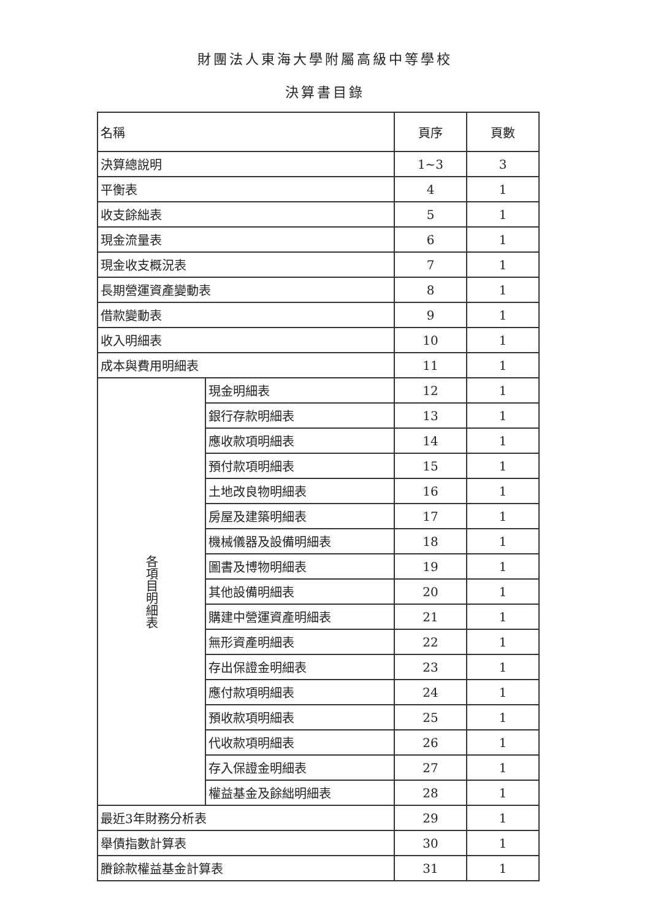財團法人東海大學附屬高級中等學校
決算書目錄
| 名稱 | | 頁序 | 頁數 |
| --- | --- | --- | --- |
| 決算總說明 | | 1~3 | 3 |
| 平衡表 | | 4 | 1 |
| 收支餘絀表 | | 5 | 1 |
| 現金流量表 | | 6 | 1 |
| 現金收支概況表 | | 7 | 1 |
| 長期營運資產變動表 | | 8 | 1 |
| 借款變動表 | | 9 | 1 |
| 收入明細表 | | 10 | 1 |
| 成本與費用明細表 | | 11 | 1 |
| 各項目明細表 | 現金明細表 | 12 | 1 |
| | 銀行存款明細表 | 13 | 1 |
| | 應收款項明細表 | 14 | 1 |
| | 預付款項明細表 | 15 | 1 |
| | 土地改良物明細表 | 16 | 1 |
| | 房屋及建築明細表 | 17 | 1 |
| | 機械儀器及設備明細表 | 18 | 1 |
| | 圖書及博物明細表 | 19 | 1 |
| | 其他設備明細表 | 20 | 1 |
| | 購建中營運資產明細表 | 21 | 1 |
| | 無形資產明細表 | 22 | 1 |
| | 存出保證金明細表 | 23 | 1 |
| | 應付款項明細表 | 24 | 1 |
| | 預收款項明細表 | 25 | 1 |
| | 代收款項明細表 | 26 | 1 |
| | 存入保證金明細表 | 27 | 1 |
| | 權益基金及餘絀明細表 | 28 | 1 |
| 最近3年財務分析表 | | 29 | 1 |
| 舉債指數計算表 | | 30 | 1 |
| 賸餘款權益基金計算表 | | 31 | 1 |